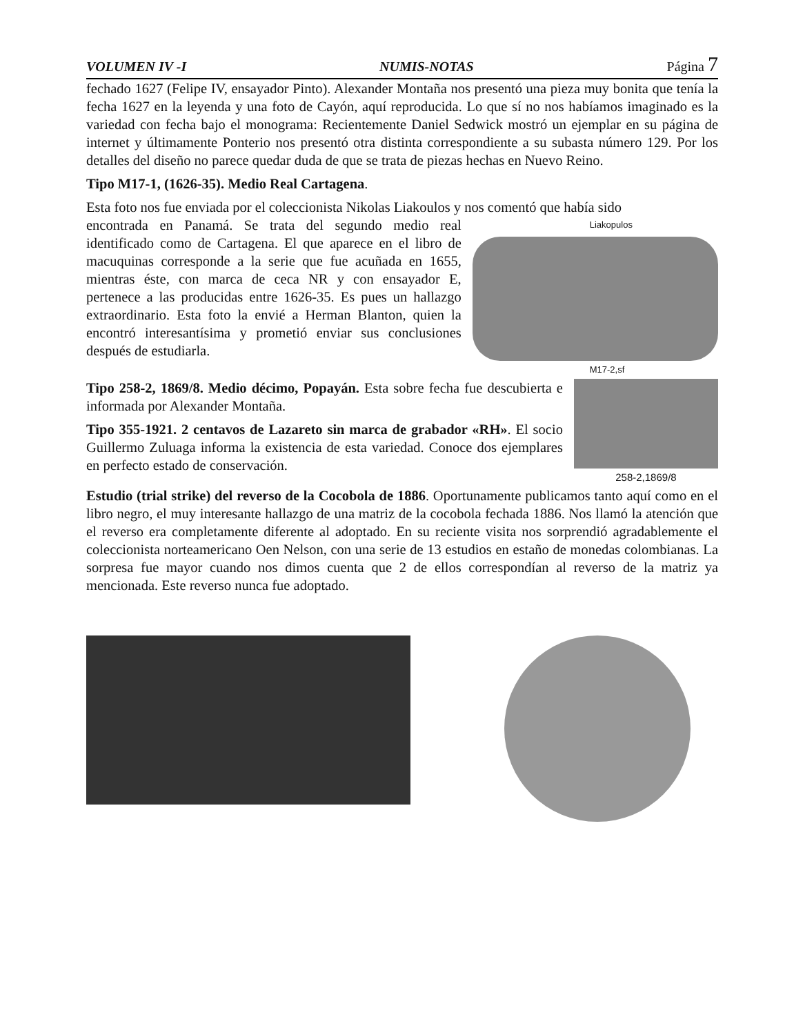VOLUMEN IV -I NUMIS-NOTAS Página 7
fechado 1627 (Felipe IV, ensayador Pinto). Alexander Montaña nos presentó una pieza muy bonita que tenía la fecha 1627 en la leyenda y una foto de Cayón, aquí reproducida. Lo que sí no nos habíamos imaginado es la variedad con fecha bajo el monograma: Recientemente Daniel Sedwick mostró un ejemplar en su página de internet y últimamente Ponterio nos presentó otra distinta correspondiente a su subasta número 129. Por los detalles del diseño no parece quedar duda de que se trata de piezas hechas en Nuevo Reino.
Tipo M17-1, (1626-35). Medio Real Cartagena.
Esta foto nos fue enviada por el coleccionista Nikolas Liakoulos y nos comentó que había sido
encontrada en Panamá. Se trata del segundo medio real identificado como de Cartagena. El que aparece en el libro de macuquinas corresponde a la serie que fue acuñada en 1655, mientras éste, con marca de ceca NR y con ensayador E, pertenece a las producidas entre 1626-35. Es pues un hallazgo extraordinario. Esta foto la envié a Herman Blanton, quien la encontró interesantísima y prometió enviar sus conclusiones después de estudiarla.
Liakopulos
M17-2,sf
Tipo 258-2, 1869/8. Medio décimo, Popayán. Esta sobre fecha fue descubierta e informada por Alexander Montaña.
Tipo 355-1921. 2 centavos de Lazareto sin marca de grabador «RH». El socio Guillermo Zuluaga informa la existencia de esta variedad. Conoce dos ejemplares en perfecto estado de conservación.
258-2,1869/8
Estudio (trial strike) del reverso de la Cocobola de 1886. Oportunamente publicamos tanto aquí como en el libro negro, el muy interesante hallazgo de una matriz de la cocobola fechada 1886. Nos llamó la atención que el reverso era completamente diferente al adoptado. En su reciente visita nos sorprendió agradablemente el coleccionista norteamericano Oen Nelson, con una serie de 13 estudios en estaño de monedas colombianas. La sorpresa fue mayor cuando nos dimos cuenta que 2 de ellos correspondían al reverso de la matriz ya mencionada. Este reverso nunca fue adoptado.